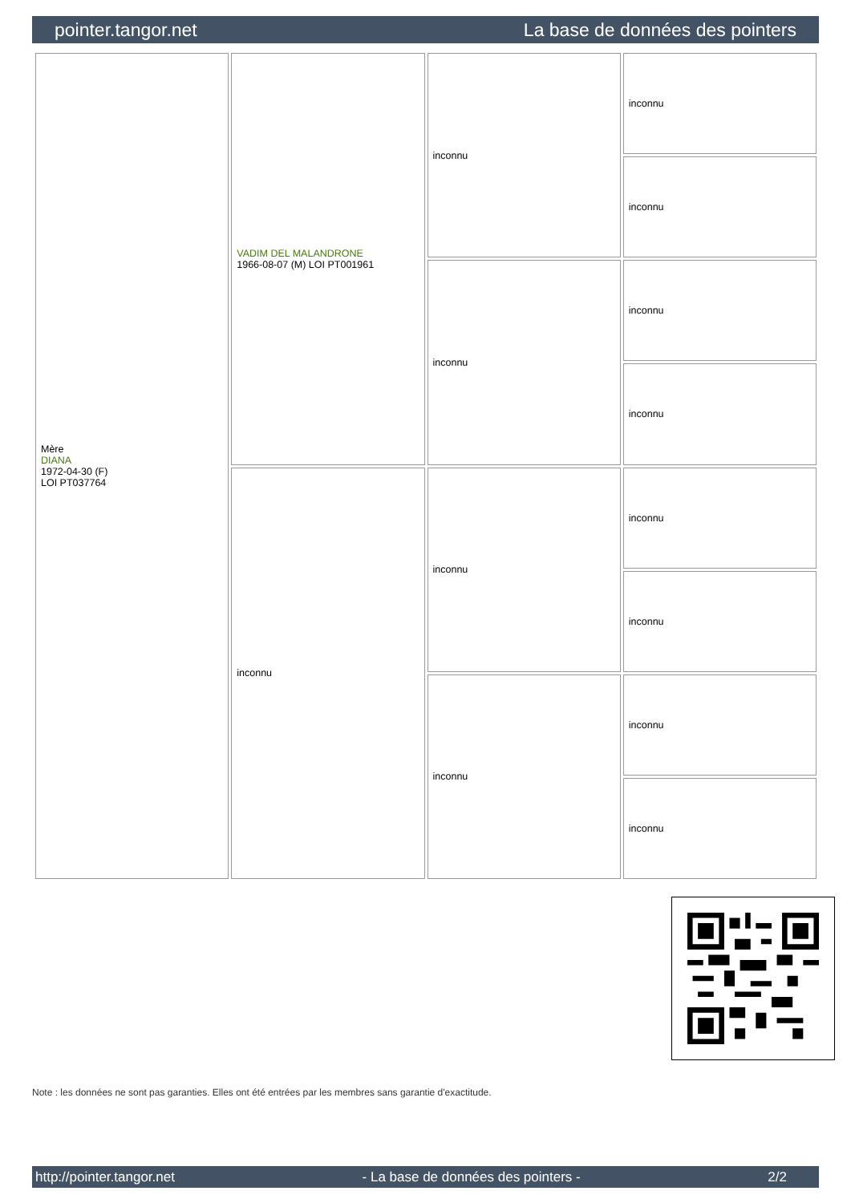pointer.tangor.net La base de données des pointers
| Mère DIANA 1972-04-30 (F) LOI PT037764 | VADIM DEL MALANDRONE 1966-08-07 (M) LOI PT001961 | inconnu | inconnu |
| | | | inconnu |
| | | inconnu | inconnu |
| | | | inconnu |
| | inconnu | inconnu | inconnu |
| | | | inconnu |
| | | inconnu | inconnu |
| | | | inconnu |
Note : les données ne sont pas garanties. Elles ont été entrées par les membres sans garantie d'exactitude.
http://pointer.tangor.net - La base de données des pointers - 2/2